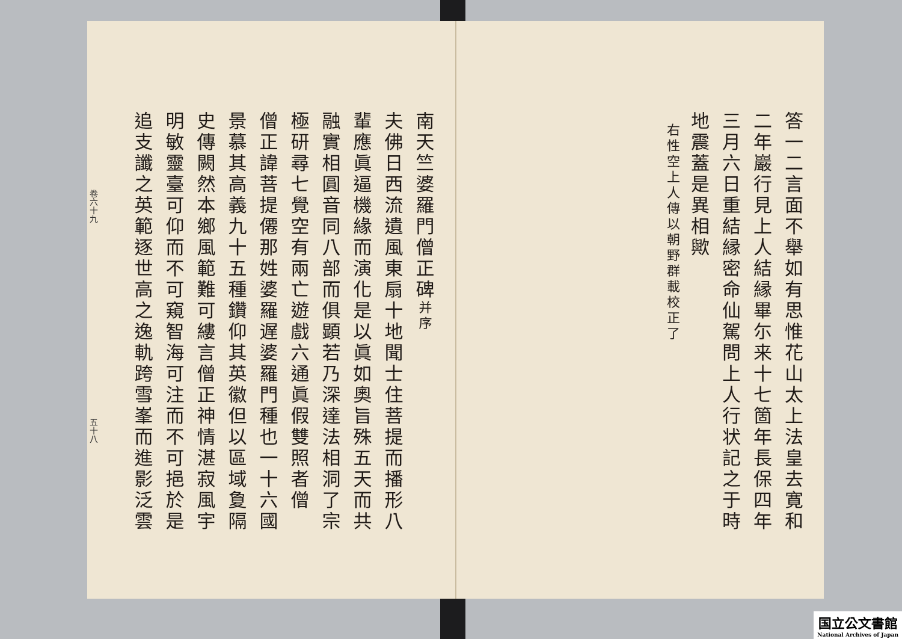南天竺婆羅門僧正碑并序
夫佛日西流遺風東扇十地聞士住菩提而播形八
輩應眞逼機緣而演化是以眞如奧旨殊五天而共
融實相圓音同八部而俱顕若乃深達法相洞了宗
極研尋七覺空有兩亡遊戲六通眞假雙照者僧
僧正諱菩提僊那姓婆羅遅婆羅門種也一十六國
景慕其高義九十五種鑽仰其英徽但以區域夐隔
史傳闕然本鄉風範難可縷言僧正神情湛寂風宇
明敏靈臺可仰而不可窺智海可注而不可挹於是
追支讖之英範逐世高之逸軌跨雪峯而進影泛雲
卷六十九
五十八
答一二言面不舉如有思惟花山太上法皇去寛和
二年巖行見上人結縁畢尓来十七箇年長保四年
三月六日重結縁密命仙駕問上人行状記之于時
地震蓋是異相歟
右性空上人傳以朝野群載校正了
国立公文書館
National Archives of Japan